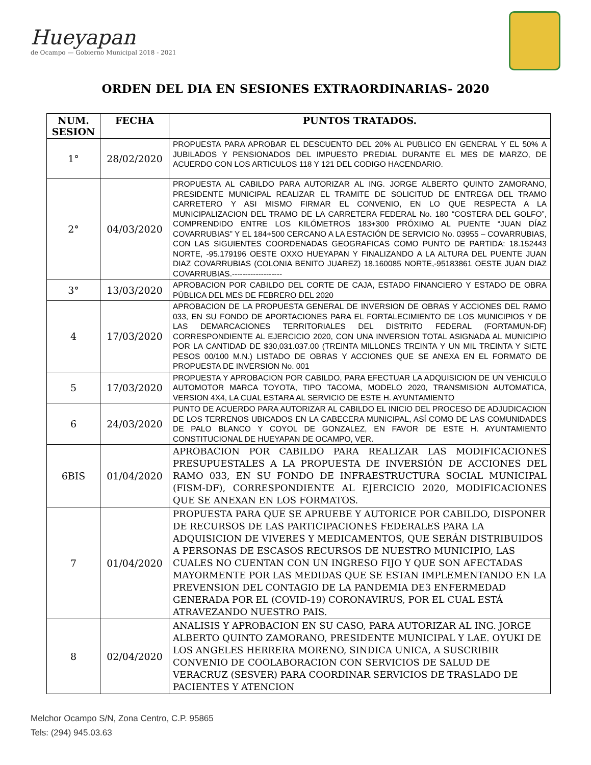Hueyapan
de Ocampo — Gobierno Municipal 2018 - 2021
ORDEN DEL DIA EN SESIONES EXTRAORDINARIAS- 2020
| NUM. SESION | FECHA | PUNTOS TRATADOS. |
| --- | --- | --- |
| 1° | 28/02/2020 | PROPUESTA PARA APROBAR EL DESCUENTO DEL 20% AL PUBLICO EN GENERAL Y EL 50% A JUBILADOS Y PENSIONADOS DEL IMPUESTO PREDIAL DURANTE EL MES DE MARZO, DE ACUERDO CON LOS ARTICULOS 118 Y 121 DEL CODIGO HACENDARIO. |
| 2° | 04/03/2020 | PROPUESTA AL CABILDO PARA AUTORIZAR AL ING. JORGE ALBERTO QUINTO ZAMORANO, PRESIDENTE MUNICIPAL REALIZAR EL TRAMITE DE SOLICITUD DE ENTREGA DEL TRAMO CARRETERO Y ASI MISMO FIRMAR EL CONVENIO, EN LO QUE RESPECTA A LA MUNICIPALIZACION DEL TRAMO DE LA CARRETERA FEDERAL No. 180 “COSTERA DEL GOLFO”, COMPRENDIDO ENTRE LOS KILÓMETROS 183+300 PRÓXIMO AL PUENTE “JUAN DÍAZ COVARRUBIAS” Y EL 184+500 CERCANO A LA ESTACIÓN DE SERVICIO No. 03955 – COVARRUBIAS, CON LAS SIGUIENTES COORDENADAS GEOGRAFICAS COMO PUNTO DE PARTIDA: 18.152443 NORTE, -95.179196 OESTE OXXO HUEYAPAN Y FINALIZANDO A LA ALTURA DEL PUENTE JUAN DIAZ COVARRUBIAS (COLONIA BENITO JUAREZ) 18.160085 NORTE,-95183861 OESTE JUAN DIAZ COVARRUBIAS.------------------- |
| 3° | 13/03/2020 | APROBACION POR CABILDO DEL CORTE DE CAJA, ESTADO FINANCIERO Y ESTADO DE OBRA PÚBLICA DEL MES DE FEBRERO DEL 2020 |
| 4 | 17/03/2020 | APROBACION DE LA PROPUESTA GENERAL DE INVERSION DE OBRAS Y ACCIONES DEL RAMO 033, EN SU FONDO DE APORTACIONES PARA EL FORTALECIMIENTO DE LOS MUNICIPIOS Y DE LAS DEMARCACIONES TERRITORIALES DEL DISTRITO FEDERAL (FORTAMUN-DF) CORRESPONDIENTE AL EJERCICIO 2020, CON UNA INVERSION TOTAL ASIGNADA AL MUNICIPIO POR LA CANTIDAD DE $30,031.037.00 (TREINTA MILLONES TREINTA Y UN MIL TREINTA Y SIETE PESOS 00/100 M.N.) LISTADO DE OBRAS Y ACCIONES QUE SE ANEXA EN EL FORMATO DE PROPUESTA DE INVERSION No. 001 |
| 5 | 17/03/2020 | PROPUESTA Y APROBACION POR CABILDO, PARA EFECTUAR LA ADQUISICION DE UN VEHICULO AUTOMOTOR MARCA TOYOTA, TIPO TACOMA, MODELO 2020, TRANSMISION AUTOMATICA, VERSION 4X4, LA CUAL ESTARA AL SERVICIO DE ESTE H. AYUNTAMIENTO |
| 6 | 24/03/2020 | PUNTO DE ACUERDO PARA AUTORIZAR AL CABILDO EL INICIO DEL PROCESO DE ADJUDICACION DE LOS TERRENOS UBICADOS EN LA CABECERA MUNICIPAL, ASÍ COMO DE LAS COMUNIDADES DE PALO BLANCO Y COYOL DE GONZALEZ, EN FAVOR DE ESTE H. AYUNTAMIENTO CONSTITUCIONAL DE HUEYAPAN DE OCAMPO, VER. |
| 6BIS | 01/04/2020 | APROBACION POR CABILDO PARA REALIZAR LAS MODIFICACIONES PRESUPUESTALES A LA PROPUESTA DE INVERSIÓN DE ACCIONES DEL RAMO 033, EN SU FONDO DE INFRAESTRUCTURA SOCIAL MUNICIPAL (FISM-DF), CORRESPONDIENTE AL EJERCICIO 2020, MODIFICACIONES QUE SE ANEXAN EN LOS FORMATOS. |
| 7 | 01/04/2020 | PROPUESTA PARA QUE SE APRUEBE Y AUTORICE POR CABILDO, DISPONER DE RECURSOS DE LAS PARTICIPACIONES FEDERALES PARA LA ADQUISICION DE VIVERES Y MEDICAMENTOS, QUE SERÁN DISTRIBUIDOS A PERSONAS DE ESCASOS RECURSOS DE NUESTRO MUNICIPIO, LAS CUALES NO CUENTAN CON UN INGRESO FIJO Y QUE SON AFECTADAS MAYORMENTE POR LAS MEDIDAS QUE SE ESTAN IMPLEMENTANDO EN LA PREVENSION DEL CONTAGIO DE LA PANDEMIA DE3 ENFERMEDAD GENERADA POR EL (COVID-19) CORONAVIRUS, POR EL CUAL ESTÁ ATRAVEZANDO NUESTRO PAIS. |
| 8 | 02/04/2020 | ANALISIS Y APROBACION EN SU CASO, PARA AUTORIZAR AL ING. JORGE ALBERTO QUINTO ZAMORANO, PRESIDENTE MUNICIPAL Y LAE. OYUKI DE LOS ANGELES HERRERA MORENO, SINDICA UNICA, A SUSCRIBIR CONVENIO DE COOLABORACION CON SERVICIOS DE SALUD DE VERACRUZ (SESVER) PARA COORDINAR SERVICIOS DE TRASLADO DE PACIENTES Y ATENCION |
Melchor Ocampo S/N, Zona Centro, C.P. 95865
Tels: (294) 945.03.63